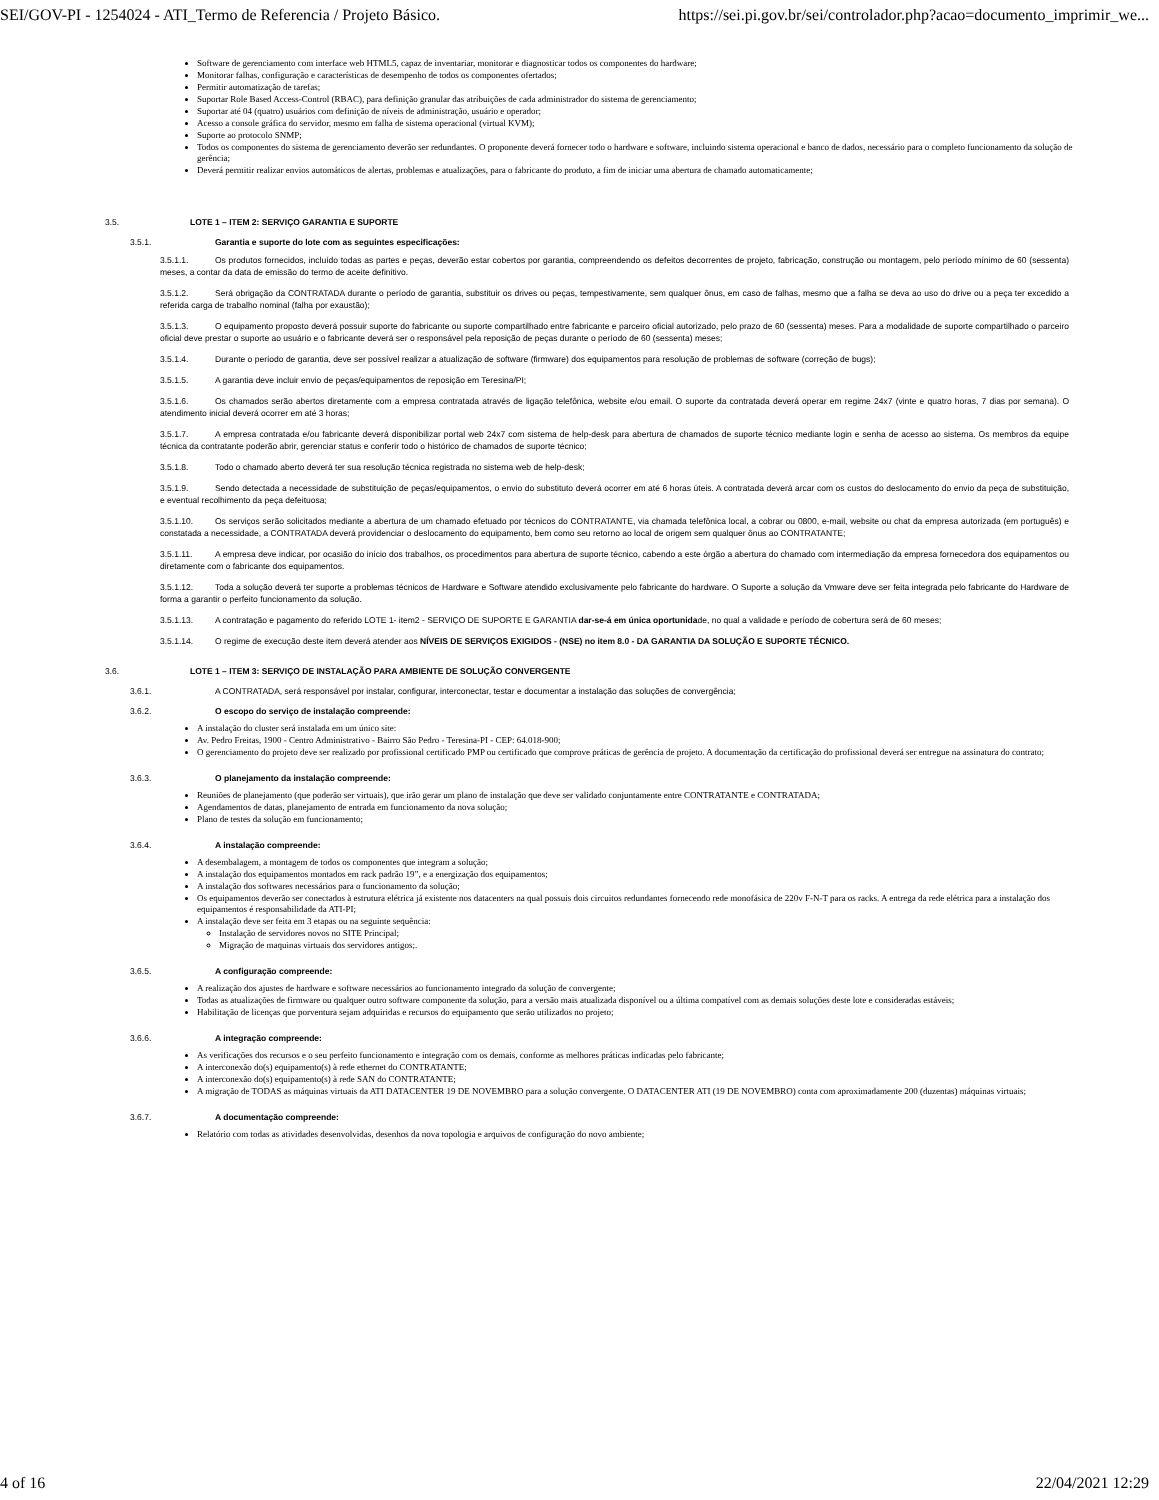SEI/GOV-PI - 1254024 - ATI_Termo de Referencia / Projeto Básico. https://sei.pi.gov.br/sei/controlador.php?acao=documento_imprimir_we...
Software de gerenciamento com interface web HTML5, capaz de inventariar, monitorar e diagnosticar todos os componentes do hardware;
Monitorar falhas, configuração e características de desempenho de todos os componentes ofertados;
Permitir automatização de tarefas;
Suportar Role Based Access-Control (RBAC), para definição granular das atribuições de cada administrador do sistema de gerenciamento;
Suportar até 04 (quatro) usuários com definição de níveis de administração, usuário e operador;
Acesso a console gráfica do servidor, mesmo em falha de sistema operacional (virtual KVM);
Suporte ao protocolo SNMP;
Todos os componentes do sistema de gerenciamento deverão ser redundantes. O proponente deverá fornecer todo o hardware e software, incluindo sistema operacional e banco de dados, necessário para o completo funcionamento da solução de gerência;
Deverá permitir realizar envios automáticos de alertas, problemas e atualizações, para o fabricante do produto, a fim de iniciar uma abertura de chamado automaticamente;
3.5. LOTE 1 – ITEM 2: SERVIÇO GARANTIA E SUPORTE
3.5.1. Garantia e suporte do lote com as seguintes especificações:
3.5.1.1. Os produtos fornecidos, incluído todas as partes e peças, deverão estar cobertos por garantia, compreendendo os defeitos decorrentes de projeto, fabricação, construção ou montagem, pelo período mínimo de 60 (sessenta) meses, a contar da data de emissão do termo de aceite definitivo.
3.5.1.2. Será obrigação da CONTRATADA durante o período de garantia, substituir os drives ou peças, tempestivamente, sem qualquer ônus, em caso de falhas, mesmo que a falha se deva ao uso do drive ou a peça ter excedido a referida carga de trabalho nominal (falha por exaustão);
3.5.1.3. O equipamento proposto deverá possuir suporte do fabricante ou suporte compartilhado entre fabricante e parceiro oficial autorizado, pelo prazo de 60 (sessenta) meses. Para a modalidade de suporte compartilhado o parceiro oficial deve prestar o suporte ao usuário e o fabricante deverá ser o responsável pela reposição de peças durante o período de 60 (sessenta) meses;
3.5.1.4. Durante o período de garantia, deve ser possível realizar a atualização de software (firmware) dos equipamentos para resolução de problemas de software (correção de bugs);
3.5.1.5. A garantia deve incluir envio de peças/equipamentos de reposição em Teresina/PI;
3.5.1.6. Os chamados serão abertos diretamente com a empresa contratada através de ligação telefônica, website e/ou email. O suporte da contratada deverá operar em regime 24x7 (vinte e quatro horas, 7 dias por semana). O atendimento inicial deverá ocorrer em até 3 horas;
3.5.1.7. A empresa contratada e/ou fabricante deverá disponibilizar portal web 24x7 com sistema de help-desk para abertura de chamados de suporte técnico mediante login e senha de acesso ao sistema. Os membros da equipe técnica da contratante poderão abrir, gerenciar status e conferir todo o histórico de chamados de suporte técnico;
3.5.1.8. Todo o chamado aberto deverá ter sua resolução técnica registrada no sistema web de help-desk;
3.5.1.9. Sendo detectada a necessidade de substituição de peças/equipamentos, o envio do substituto deverá ocorrer em até 6 horas úteis. A contratada deverá arcar com os custos do deslocamento do envio da peça de substituição, e eventual recolhimento da peça defeituosa;
3.5.1.10. Os serviços serão solicitados mediante a abertura de um chamado efetuado por técnicos do CONTRATANTE, via chamada telefônica local, a cobrar ou 0800, e-mail, website ou chat da empresa autorizada (em português) e constatada a necessidade, a CONTRATADA deverá providenciar o deslocamento do equipamento, bem como seu retorno ao local de origem sem qualquer ônus ao CONTRATANTE;
3.5.1.11. A empresa deve indicar, por ocasião do início dos trabalhos, os procedimentos para abertura de suporte técnico, cabendo a este órgão a abertura do chamado com intermediação da empresa fornecedora dos equipamentos ou diretamente com o fabricante dos equipamentos.
3.5.1.12. Toda a solução deverá ter suporte a problemas técnicos de Hardware e Software atendido exclusivamente pelo fabricante do hardware. O Suporte a solução da Vmware deve ser feita integrada pelo fabricante do Hardware de forma a garantir o perfeito funcionamento da solução.
3.5.1.13. A contratação e pagamento do referido LOTE 1- item2 - SERVIÇO DE SUPORTE E GARANTIA dar-se-á em única oportunidade, no qual a validade e período de cobertura será de 60 meses;
3.5.1.14. O regime de execução deste item deverá atender aos NÍVEIS DE SERVIÇOS EXIGIDOS - (NSE) no item 8.0 - DA GARANTIA DA SOLUÇÃO E SUPORTE TÉCNICO.
3.6. LOTE 1 – ITEM 3: SERVIÇO DE INSTALAÇÃO PARA AMBIENTE DE SOLUÇÃO CONVERGENTE
3.6.1. A CONTRATADA, será responsável por instalar, configurar, interconectar, testar e documentar a instalação das soluções de convergência;
3.6.2. O escopo do serviço de instalação compreende:
A instalação do cluster será instalada em um único site:
Av. Pedro Freitas, 1900 - Centro Administrativo - Bairro São Pedro - Teresina-PI - CEP: 64.018-900;
O gerenciamento do projeto deve ser realizado por profissional certificado PMP ou certificado que comprove práticas de gerência de projeto. A documentação da certificação do profissional deverá ser entregue na assinatura do contrato;
3.6.3. O planejamento da instalação compreende:
Reuniões de planejamento (que poderão ser virtuais), que irão gerar um plano de instalação que deve ser validado conjuntamente entre CONTRATANTE e CONTRATADA;
Agendamentos de datas, planejamento de entrada em funcionamento da nova solução;
Plano de testes da solução em funcionamento;
3.6.4. A instalação compreende:
A desembalagem, a montagem de todos os componentes que integram a solução;
A instalação dos equipamentos montados em rack padrão 19”, e a energização dos equipamentos;
A instalação dos softwares necessários para o funcionamento da solução;
Os equipamentos deverão ser conectados à estrutura elétrica já existente nos datacenters na qual possuis dois circuitos redundantes fornecendo rede monofásica de 220v F-N-T para os racks. A entrega da rede elétrica para a instalação dos equipamentos é responsabilidade da ATI-PI;
A instalação deve ser feita em 3 etapas ou na seguinte sequência:
Instalação de servidores novos no SITE Principal;
Migração de maquinas virtuais dos servidores antigos;.
3.6.5. A configuração compreende:
A realização dos ajustes de hardware e software necessários ao funcionamento integrado da solução de convergente;
Todas as atualizações de firmware ou qualquer outro software componente da solução, para a versão mais atualizada disponível ou a última compatível com as demais soluções deste lote e consideradas estáveis;
Habilitação de licenças que porventura sejam adquiridas e recursos do equipamento que serão utilizados no projeto;
3.6.6. A integração compreende:
As verificações dos recursos e o seu perfeito funcionamento e integração com os demais, conforme as melhores práticas indicadas pelo fabricante;
A interconexão do(s) equipamento(s) à rede ethernet do CONTRATANTE;
A interconexão do(s) equipamento(s) à rede SAN do CONTRATANTE;
A migração de TODAS as máquinas virtuais da ATI DATACENTER 19 DE NOVEMBRO para a solução convergente. O DATACENTER ATI (19 DE NOVEMBRO) conta com aproximadamente 200 (duzentas) máquinas virtuais;
3.6.7. A documentação compreende:
Relatório com todas as atividades desenvolvidas, desenhos da nova topologia e arquivos de configuração do novo ambiente;
4 of 16 22/04/2021 12:29